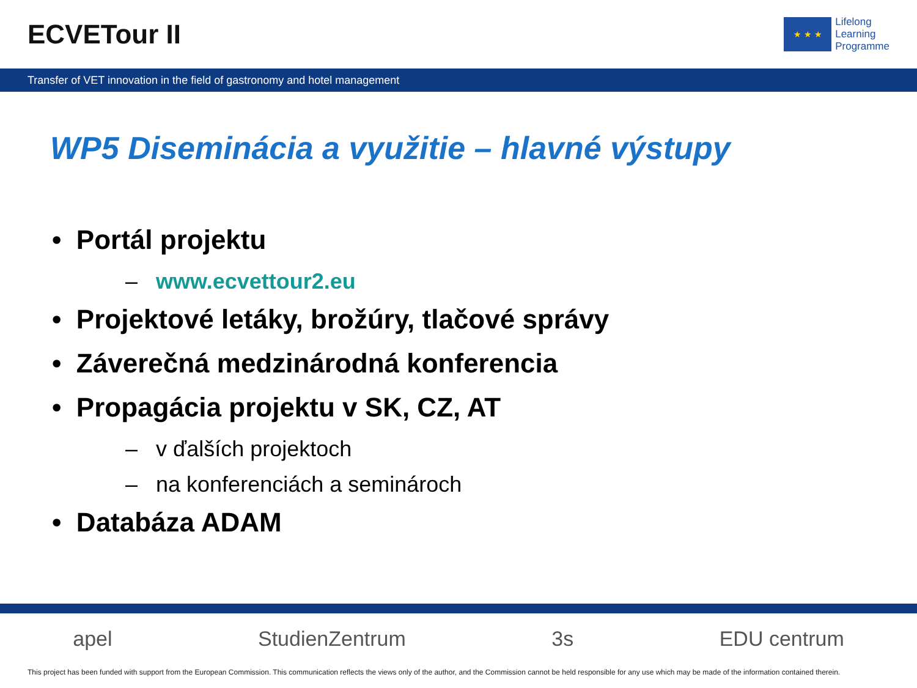ECVETour II
★ ★ ★
Lifelong
Learning
Programme
Transfer of VET innovation in the field of gastronomy and hotel management
WP5 Diseminácia a využitie – hlavné výstupy
• Portál projektu
– www.ecvettour2.eu
• Projektové letáky, brožúry, tlačové správy
• Záverečná medzinárodná konferencia
• Propagácia projektu v SK, CZ, AT
– v ďalších projektoch
– na konferenciách a seminároch
• Databáza ADAM
apel StudienZentrum 3s EDU centrum
This project has been funded with support from the European Commission. This communication reflects the views only of the author, and the Commission cannot be held responsible for any use which may be made of the information contained therein.